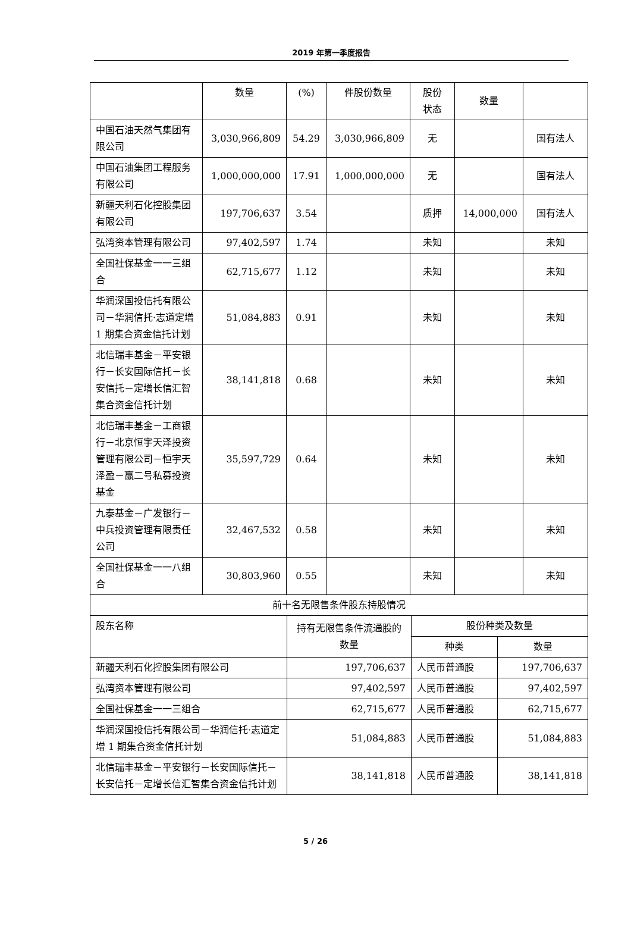2019 年第一季度报告
| | 数量 | (%) | 件股份数量 | 股份 状态 | 数量 | |
| --- | --- | --- | --- | --- | --- | --- |
| 中国石油天然气集团有限公司 | 3,030,966,809 | 54.29 | 3,030,966,809 | 无 | | 国有法人 |
| 中国石油集团工程服务有限公司 | 1,000,000,000 | 17.91 | 1,000,000,000 | 无 | | 国有法人 |
| 新疆天利石化控股集团有限公司 | 197,706,637 | 3.54 | | 质押 | 14,000,000 | 国有法人 |
| 弘湾资本管理有限公司 | 97,402,597 | 1.74 | | 未知 | | 未知 |
| 全国社保基金一一三组合 | 62,715,677 | 1.12 | | 未知 | | 未知 |
| 华润深国投信托有限公司－华润信托·志道定增 1 期集合资金信托计划 | 51,084,883 | 0.91 | | 未知 | | 未知 |
| 北信瑞丰基金－平安银行－长安国际信托－长安信托－定增长信汇智集合资金信托计划 | 38,141,818 | 0.68 | | 未知 | | 未知 |
| 北信瑞丰基金－工商银行－北京恒宇天泽投资管理有限公司－恒宇天泽盈－赢二号私募投资基金 | 35,597,729 | 0.64 | | 未知 | | 未知 |
| 九泰基金－广发银行－中兵投资管理有限责任公司 | 32,467,532 | 0.58 | | 未知 | | 未知 |
| 全国社保基金一一八组合 | 30,803,960 | 0.55 | | 未知 | | 未知 |
| 前十名无限售条件股东持股情况 | | | |
| --- | --- | --- | --- |
| 股东名称 | 持有无限售条件流通股的数量 | 股份种类及数量 | |
| | | 种类 | 数量 |
| 新疆天利石化控股集团有限公司 | 197,706,637 | 人民币普通股 | 197,706,637 |
| 弘湾资本管理有限公司 | 97,402,597 | 人民币普通股 | 97,402,597 |
| 全国社保基金一一三组合 | 62,715,677 | 人民币普通股 | 62,715,677 |
| 华润深国投信托有限公司－华润信托·志道定增 1 期集合资金信托计划 | 51,084,883 | 人民币普通股 | 51,084,883 |
| 北信瑞丰基金－平安银行－长安国际信托－长安信托－定增长信汇智集合资金信托计划 | 38,141,818 | 人民币普通股 | 38,141,818 |
5 / 26